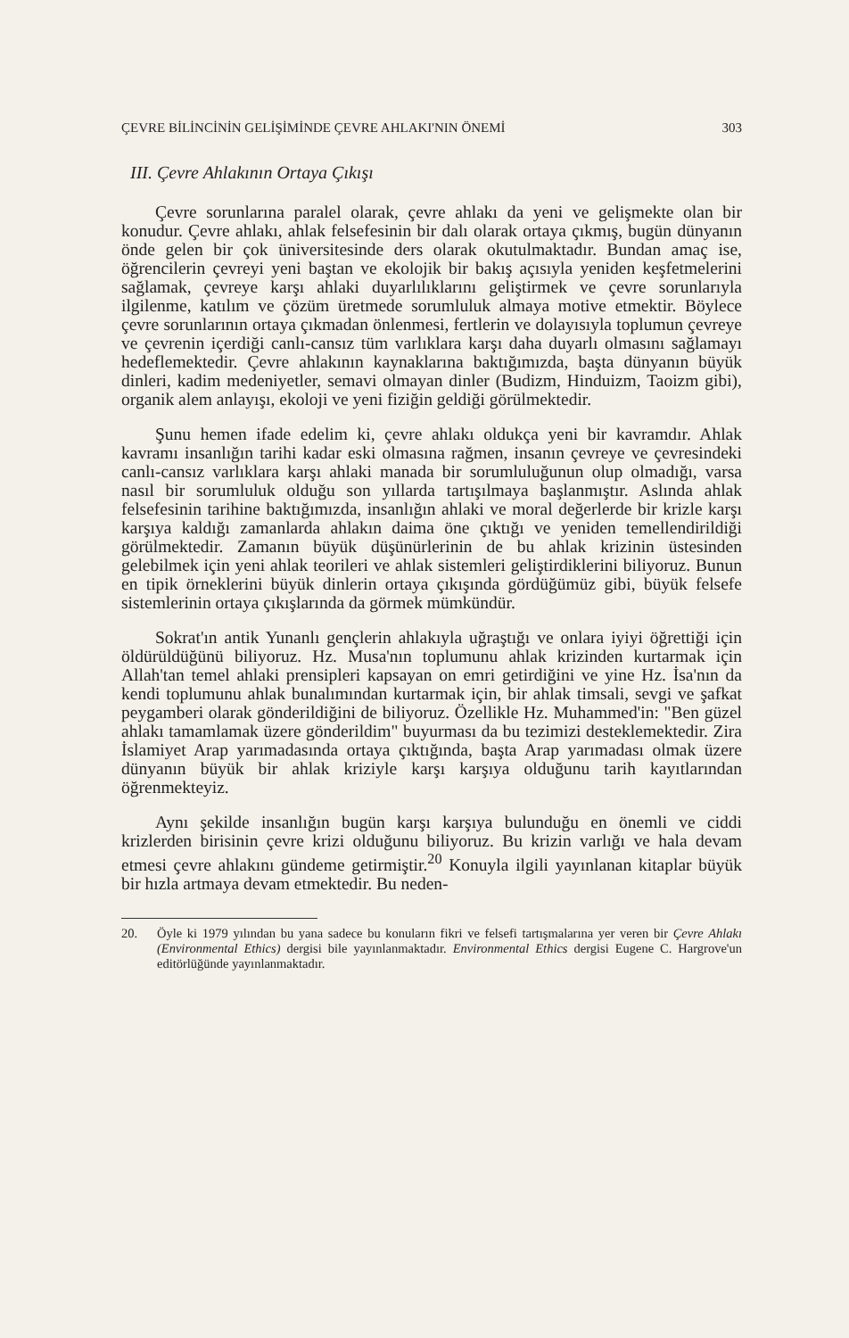ÇEVRE BİLİNCİNİN GELİŞİMİNDE ÇEVRE AHLAKI'NIN ÖNEMİ 303
III. Çevre Ahlakının Ortaya Çıkışı
Çevre sorunlarına paralel olarak, çevre ahlakı da yeni ve gelişmekte olan bir konudur. Çevre ahlakı, ahlak felsefesinin bir dalı olarak ortaya çıkmış, bugün dünyanın önde gelen bir çok üniversitesinde ders olarak okutulmaktadır. Bundan amaç ise, öğrencilerin çevreyi yeni baştan ve ekolojik bir bakış açısıyla yeniden keşfetmelerini sağlamak, çevreye karşı ahlaki duyarlılıklarını geliştirmek ve çevre sorunlarıyla ilgilenme, katılım ve çözüm üretmede sorumluluk almaya motive etmektir. Böylece çevre sorunlarının ortaya çıkmadan önlenmesi, fertlerin ve dolayısıyla toplumun çevreye ve çevrenin içerdiği canlı-cansız tüm varlıklara karşı daha duyarlı olmasını sağlamayı hedeflemektedir. Çevre ahlakının kaynaklarına baktığımızda, başta dünyanın büyük dinleri, kadim medeniyetler, semavi olmayan dinler (Budizm, Hinduizm, Taoizm gibi), organik alem anlayışı, ekoloji ve yeni fiziğin geldiği görülmektedir.
Şunu hemen ifade edelim ki, çevre ahlakı oldukça yeni bir kavramdır. Ahlak kavramı insanlığın tarihi kadar eski olmasına rağmen, insanın çevreye ve çevresindeki canlı-cansız varlıklara karşı ahlaki manada bir sorumluluğunun olup olmadığı, varsa nasıl bir sorumluluk olduğu son yıllarda tartışılmaya başlanmıştır. Aslında ahlak felsefesinin tarihine baktığımızda, insanlığın ahlaki ve moral değerlerde bir krizle karşı karşıya kaldığı zamanlarda ahlakın daima öne çıktığı ve yeniden temellendirildiği görülmektedir. Zamanın büyük düşünürlerinin de bu ahlak krizinin üstesinden gelebilmek için yeni ahlak teorileri ve ahlak sistemleri geliştirdiklerini biliyoruz. Bunun en tipik örneklerini büyük dinlerin ortaya çıkışında gördüğümüz gibi, büyük felsefe sistemlerinin ortaya çıkışlarında da görmek mümkündür.
Sokrat'ın antik Yunanlı gençlerin ahlakıyla uğraştığı ve onlara iyiyi öğrettiği için öldürüldüğünü biliyoruz. Hz. Musa'nın toplumunu ahlak krizinden kurtarmak için Allah'tan temel ahlaki prensipleri kapsayan on emri getirdiğini ve yine Hz. İsa'nın da kendi toplumunu ahlak bunalımından kurtarmak için, bir ahlak timsali, sevgi ve şafkat peygamberi olarak gönderildiğini de biliyoruz. Özellikle Hz. Muhammed'in: "Ben güzel ahlakı tamamlamak üzere gönderildim" buyurması da bu tezimizi desteklemektedir. Zira İslamiyet Arap yarımadasında ortaya çıktığında, başta Arap yarımadası olmak üzere dünyanın büyük bir ahlak kriziyle karşı karşıya olduğunu tarih kayıtlarından öğrenmekteyiz.
Aynı şekilde insanlığın bugün karşı karşıya bulunduğu en önemli ve ciddi krizlerden birisinin çevre krizi olduğunu biliyoruz. Bu krizin varlığı ve hala devam etmesi çevre ahlakını gündeme getirmiştir.<sup>20</sup> Konuyla ilgili yayınlanan kitaplar büyük bir hızla artmaya devam etmektedir. Bu neden-
20. Öyle ki 1979 yılından bu yana sadece bu konuların fikri ve felsefi tartışmalarına yer veren bir Çevre Ahlakı (Environmental Ethics) dergisi bile yayınlanmaktadır. Environmental Ethics dergisi Eugene C. Hargrove'un editörlüğünde yayınlanmaktadır.